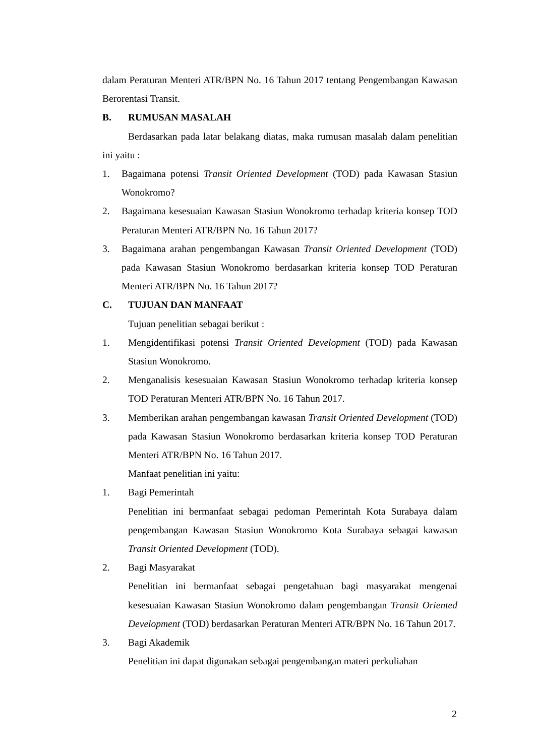dalam Peraturan Menteri ATR/BPN No. 16 Tahun 2017 tentang Pengembangan Kawasan Berorentasi Transit.
B. RUMUSAN MASALAH
Berdasarkan pada latar belakang diatas, maka rumusan masalah dalam penelitian ini yaitu :
1. Bagaimana potensi Transit Oriented Development (TOD) pada Kawasan Stasiun Wonokromo?
2. Bagaimana kesesuaian Kawasan Stasiun Wonokromo terhadap kriteria konsep TOD Peraturan Menteri ATR/BPN No. 16 Tahun 2017?
3. Bagaimana arahan pengembangan Kawasan Transit Oriented Development (TOD) pada Kawasan Stasiun Wonokromo berdasarkan kriteria konsep TOD Peraturan Menteri ATR/BPN No. 16 Tahun 2017?
C. TUJUAN DAN MANFAAT
Tujuan penelitian sebagai berikut :
1. Mengidentifikasi potensi Transit Oriented Development (TOD) pada Kawasan Stasiun Wonokromo.
2. Menganalisis kesesuaian Kawasan Stasiun Wonokromo terhadap kriteria konsep TOD Peraturan Menteri ATR/BPN No. 16 Tahun 2017.
3. Memberikan arahan pengembangan kawasan Transit Oriented Development (TOD) pada Kawasan Stasiun Wonokromo berdasarkan kriteria konsep TOD Peraturan Menteri ATR/BPN No. 16 Tahun 2017.
Manfaat penelitian ini yaitu:
1. Bagi Pemerintah
Penelitian ini bermanfaat sebagai pedoman Pemerintah Kota Surabaya dalam pengembangan Kawasan Stasiun Wonokromo Kota Surabaya sebagai kawasan Transit Oriented Development (TOD).
2. Bagi Masyarakat
Penelitian ini bermanfaat sebagai pengetahuan bagi masyarakat mengenai kesesuaian Kawasan Stasiun Wonokromo dalam pengembangan Transit Oriented Development (TOD) berdasarkan Peraturan Menteri ATR/BPN No. 16 Tahun 2017.
3. Bagi Akademik
Penelitian ini dapat digunakan sebagai pengembangan materi perkuliahan
2